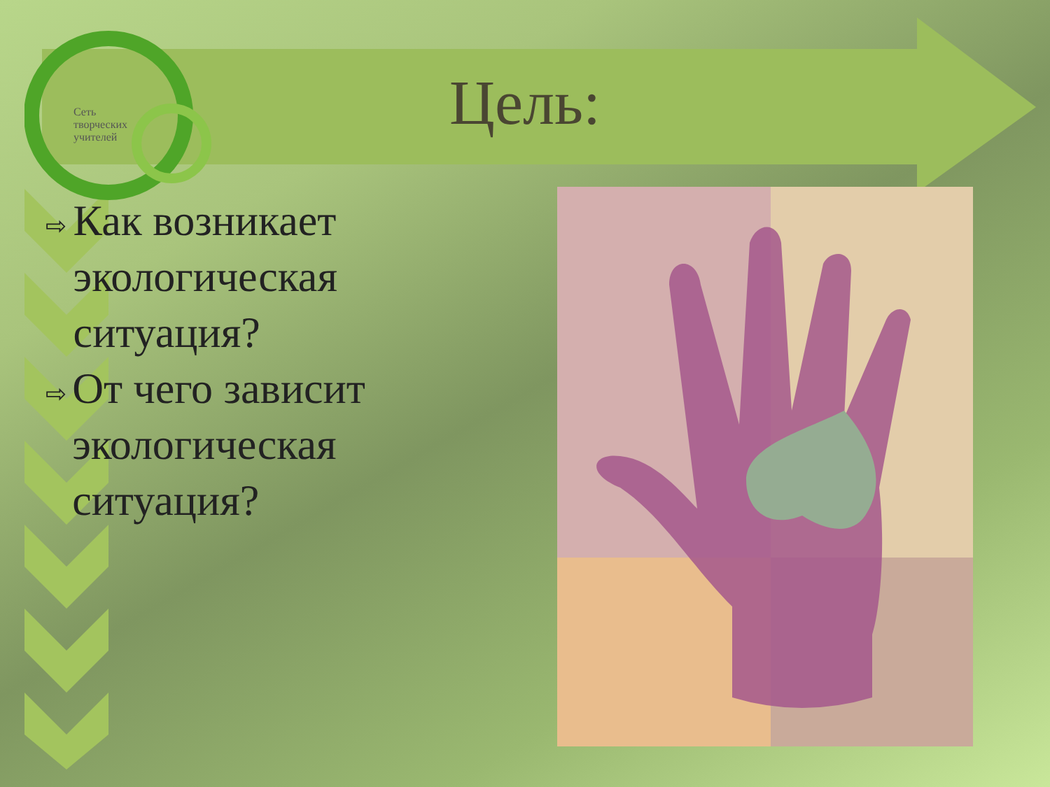Сеть
творческих
учителей
Цель:
⇨ Как возникает экологическая ситуация?
⇨ От чего зависит экологическая ситуация?